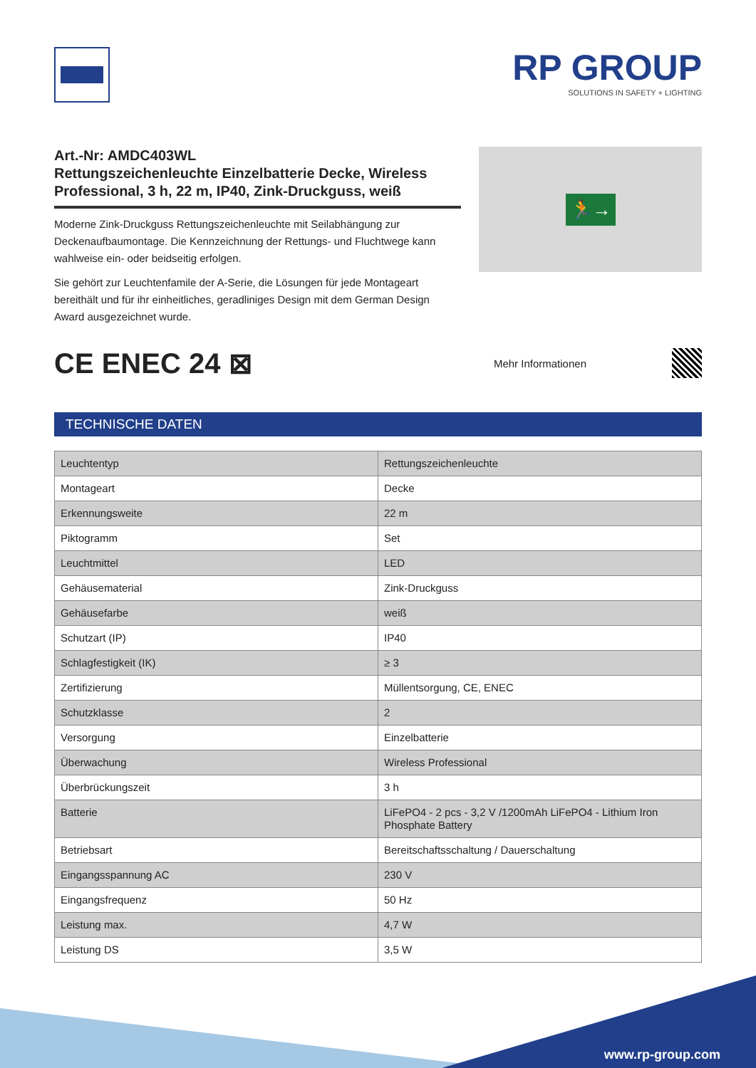RP GROUP
SOLUTIONS IN SAFETY + LIGHTING
Art.-Nr: AMDC403WL
Rettungszeichenleuchte Einzelbatterie Decke, Wireless Professional, 3 h, 22 m, IP40, Zink-Druckguss, weiß
Moderne Zink-Druckguss Rettungszeichenleuchte mit Seilabhängung zur Deckenaufbaumontage. Die Kennzeichnung der Rettungs- und Fluchtwege kann wahlweise ein- oder beidseitig erfolgen.
Sie gehört zur Leuchtenfamile der A-Serie, die Lösungen für jede Montageart bereithält und für ihr einheitliches, geradliniges Design mit dem German Design Award ausgezeichnet wurde.
🏃→
CE ENEC 24 ⊠
Mehr Informationen
TECHNISCHE DATEN
| Leuchtentyp | Rettungszeichenleuchte |
| Montageart | Decke |
| Erkennungsweite | 22 m |
| Piktogramm | Set |
| Leuchtmittel | LED |
| Gehäusematerial | Zink-Druckguss |
| Gehäusefarbe | weiß |
| Schutzart (IP) | IP40 |
| Schlagfestigkeit (IK) | ≥ 3 |
| Zertifizierung | Müllentsorgung, CE, ENEC |
| Schutzklasse | 2 |
| Versorgung | Einzelbatterie |
| Überwachung | Wireless Professional |
| Überbrückungszeit | 3 h |
| Batterie | LiFePO4 - 2 pcs - 3,2 V /1200mAh LiFePO4 - Lithium Iron Phosphate Battery |
| Betriebsart | Bereitschaftsschaltung / Dauerschaltung |
| Eingangsspannung AC | 230 V |
| Eingangsfrequenz | 50 Hz |
| Leistung max. | 4,7 W |
| Leistung DS | 3,5 W |
www.rp-group.com